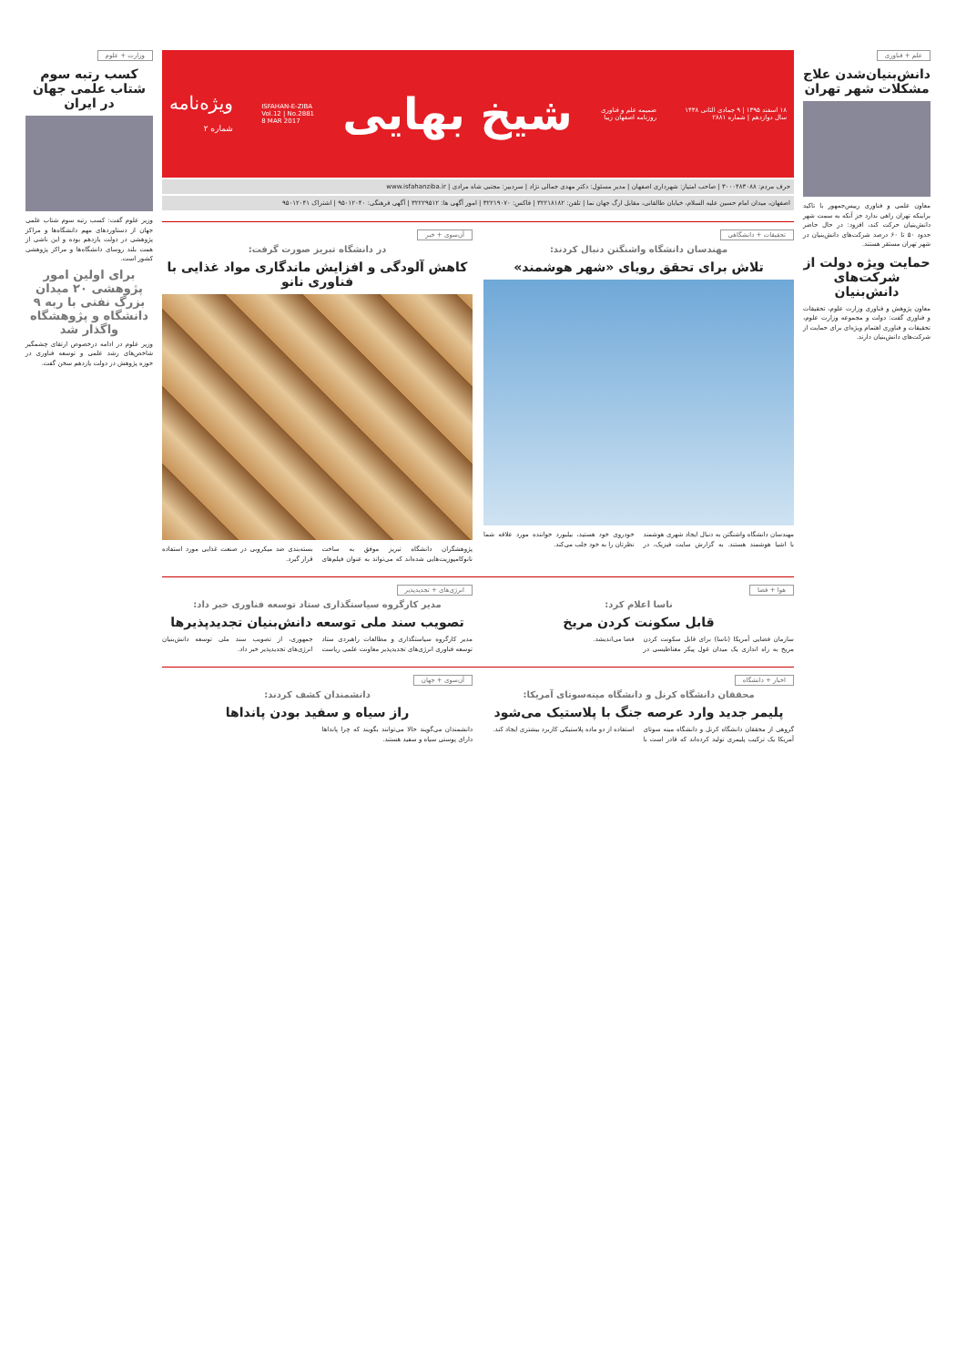علم + فناوری
دانش‌بنیان‌شدن علاج مشکلات شهر تهران
معاون علمی و فناوری رییس‌جمهور با تاکید براینکه تهران راهی ندارد جز آنکه به سمت شهر دانش‌بنیان حرکت کند، افزود: در حال حاضر حدود ۵۰ تا ۶۰ درصد شرکت‌های دانش‌بنیان در شهر تهران مستقر هستند.
حمایت ویژه دولت از شرکت‌های دانش‌بنیان
معاون پژوهش و فناوری وزارت علوم، تحقیقات و فناوری گفت: دولت و مجموعه وزارت علوم، تحقیقات و فناوری اهتمام ویژه‌ای برای حمایت از شرکت‌های دانش‌بنیان دارند.
۱۸ اسفند ۱۳۹۵ | ۹ جمادی الثانی ۱۴۳۸
سال دوازدهم | شماره ۲۸۸۱
ضمیمه علم و فناوری
روزنامه اصفهان زیبا
شیخ بهایی
ISFAHAN-E-ZIBA
Vol.12 | No.2881
8 MAR 2017
ویژه‌نامه
شماره ۲
حرف مردم: ۳۰۰۰۴۸۳۰۸۸ | صاحب امتیاز: شهرداری اصفهان | مدیر مسئول: دکتر مهدی جمالی نژاد | سردبیر: مجتبی شاه مرادی | www.isfahanziba.ir
اصفهان، میدان امام حسین علیه السلام، خیابان طالقانی، مقابل ارگ جهان نما | تلفن: ۳۲۲۱۸۱۸۲ | فاکس: ۳۲۲۱۹۰۷۰ | امور آگهی ها: ۳۲۲۲۹۵۱۲ | آگهی فرهنگی: ۹۵۰۱۲۰۴۰ | اشتراک ۹۵۰۱۲۰۴۱
تحقیقات + دانشگاهی
مهندسان دانشگاه واشنگتن دنبال کردند:
تلاش برای تحقق رویای «شهر هوشمند»
مهندسان دانشگاه واشنگتن به دنبال ایجاد شهری هوشمند با اشیا هوشمند هستند. به گزارش سایت فیزیک، در خودروی خود هستید، بیلبورد خواننده مورد علاقه شما نظرتان را به خود جلب می‌کند.
آن‌سوی + خبر
در دانشگاه تبریز صورت گرفت:
کاهش آلودگی و افزایش ماندگاری مواد غذایی با فناوری نانو
پژوهشگران دانشگاه تبریز موفق به ساخت نانوکامپوزیت‌هایی شده‌اند که می‌تواند به عنوان فیلم‌های بسته‌بندی ضد میکروبی در صنعت غذایی مورد استفاده قرار گیرد.
هوا + فضا
ناسا اعلام کرد:
قابل سکونت کردن مریخ
سازمان فضایی آمریکا (ناسا) برای قابل سکونت کردن مریخ به راه اندازی یک میدان غول پیکر مغناطیسی در فضا می‌اندیشد.
انرژی‌های + تجدیدپذیر
مدیر کارگروه سیاستگذاری ستاد توسعه فناوری خبر داد:
تصویب سند ملی توسعه دانش‌بنیان تجدیدپذیرها
مدیر کارگروه سیاستگذاری و مطالعات راهبردی ستاد توسعه فناوری انرژی‌های تجدیدپذیر معاونت علمی ریاست جمهوری، از تصویب سند ملی توسعه دانش‌بنیان انرژی‌های تجدیدپذیر خبر داد.
اخبار + دانشگاه
محققان دانشگاه کرنل و دانشگاه مینه‌سوتای آمریکا:
پلیمر جدید وارد عرصه جنگ با پلاستیک می‌شود
گروهی از محققان دانشگاه کرنل و دانشگاه مینه سوتای آمریکا یک ترکیب پلیمری تولید کرده‌اند که قادر است با استفاده از دو ماده پلاستیکی کاربرد بیشتری ایجاد کند.
آن‌سوی + جهان
دانشمندان کشف کردند:
راز سیاه و سفید بودن پانداها
دانشمندان می‌گویند حالا می‌توانند بگویند که چرا پانداها دارای پوستی سیاه و سفید هستند.
وزارت + علوم
کسب رتبه سوم شتاب علمی جهان در ایران
وزیر علوم گفت: کسب رتبه سوم شتاب علمی جهان از دستاوردهای مهم دانشگاه‌ها و مراکز پژوهشی در دولت یازدهم بوده و این ناشی از همت بلند روسای دانشگاه‌ها و مراکز پژوهشی کشور است.
برای اولین امور پژوهشی ۲۰ میدان بزرگ نفتی با ربه ۹ دانشگاه و پژوهشگاه واگذار شد
وزیر علوم در ادامه درخصوص ارتقای چشمگیر شاخص‌های رشد علمی و توسعه فناوری در حوزه پژوهش در دولت یازدهم سخن گفت.